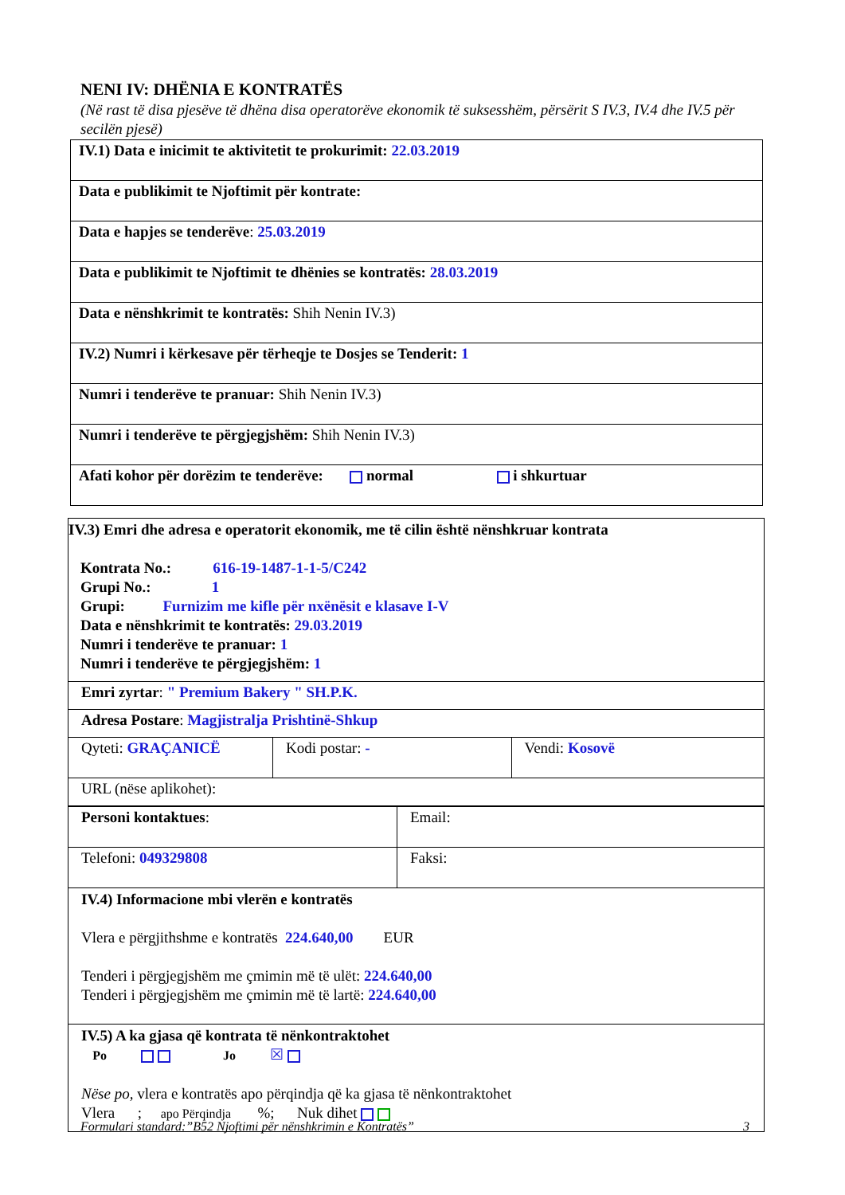NENI IV: DHËNIA E KONTRATËS
(Në rast të disa pjesëve të dhëna disa operatorëve ekonomik të suksesshëm, përsërit S IV.3, IV.4 dhe IV.5 për secilën pjesë)
| IV.1) Data e inicimit te aktivitetit te prokurimit: 22.03.2019 |
| Data e publikimit te Njoftimit për kontrate: |
| Data e hapjes se tenderëve : 25.03.2019 |
| Data e publikimit te Njoftimit te dhënies se kontratës: 28.03.2019 |
| Data e nënshkrimit te kontratës: Shih Nenin IV.3) |
| IV.2) Numri i kërkesave për tërheqje te Dosjes se Tenderit: 1 |
| Numri i tenderëve te pranuar: Shih Nenin IV.3) |
| Numri i tenderëve te përgjegjshëm: Shih Nenin IV.3) |
| Afati kohor për dorëzim te tenderëve: normal i shkurtuar |
| IV.3) Emri dhe adresa e operatorit ekonomik, me të cilin është nënshkruar kontrata Kontrata No.: 616-19-1487-1-1-5/C242 Grupi No.: 1 Grupi: Furnizim me kifle për nxënësit e klasave I-V Data e nënshkrimit te kontratës: 29.03.2019 Numri i tenderëve te pranuar: 1 Numri i tenderëve te përgjegjshëm: 1 | | |
| Emri zyrtar : " Premium Bakery " SH.P.K. | | |
| Adresa Postare : Magjistralja Prishtinë-Shkup | | |
| Qyteti: GRAÇANICË | Kodi postar: - | Vendi: Kosovë |
| URL (nëse aplikohet): | | |
| Personi kontaktues : | Email: |
| Telefoni: 049329808 | Faksi: |
| IV.4) Informacione mbi vlerën e kontratës Vlera e përgjithshme e kontratës 224.640,00 EUR Tenderi i përgjegjshëm me çmimin më të ulët: 224.640,00 Tenderi i përgjegjshëm me çmimin më të lartë: 224.640,00 | |
| IV.5) A ka gjasa që kontrata të nënkontraktohet Po Jo ☒ Nëse po, vlera e kontratës apo përqindja që ka gjasa të nënkontraktohet Vlera ; apo Përqindja %; Nuk dihet | |
Formulari standard:”B52 Njoftimi për nënshkrimin e Kontratës” 3